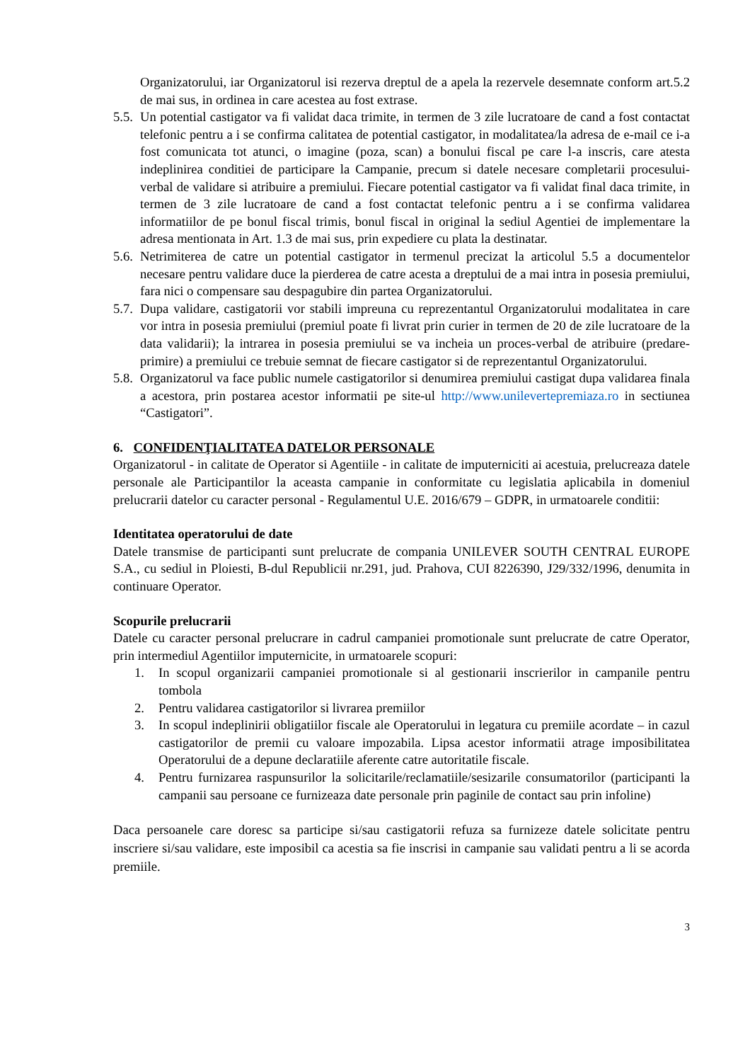Organizatorului, iar Organizatorul isi rezerva dreptul de a apela la rezervele desemnate conform art.5.2 de mai sus, in ordinea in care acestea au fost extrase.
5.5.
Un potential castigator va fi validat daca trimite, in termen de 3 zile lucratoare de cand a fost contactat telefonic pentru a i se confirma calitatea de potential castigator, in modalitatea/la adresa de e-mail ce i-a fost comunicata tot atunci, o imagine (poza, scan) a bonului fiscal pe care l-a inscris, care atesta indeplinirea conditiei de participare la Campanie, precum si datele necesare completarii procesului-verbal de validare si atribuire a premiului. Fiecare potential castigator va fi validat final daca trimite, in termen de 3 zile lucratoare de cand a fost contactat telefonic pentru a i se confirma validarea informatiilor de pe bonul fiscal trimis, bonul fiscal in original la sediul Agentiei de implementare la adresa mentionata in Art. 1.3 de mai sus, prin expediere cu plata la destinatar.
5.6.
Netrimiterea de catre un potential castigator in termenul precizat la articolul 5.5 a documentelor necesare pentru validare duce la pierderea de catre acesta a dreptului de a mai intra in posesia premiului, fara nici o compensare sau despagubire din partea Organizatorului.
5.7.
Dupa validare, castigatorii vor stabili impreuna cu reprezentantul Organizatorului modalitatea in care vor intra in posesia premiului (premiul poate fi livrat prin curier in termen de 20 de zile lucratoare de la data validarii); la intrarea in posesia premiului se va incheia un proces-verbal de atribuire (predare-primire) a premiului ce trebuie semnat de fiecare castigator si de reprezentantul Organizatorului.
5.8.
Organizatorul va face public numele castigatorilor si denumirea premiului castigat dupa validarea finala a acestora, prin postarea acestor informatii pe site-ul http://www.unilevertepremiaza.ro in sectiunea “Castigatori”.
6. CONFIDENŢIALITATEA DATELOR PERSONALE
Organizatorul - in calitate de Operator si Agentiile - in calitate de imputerniciti ai acestuia, prelucreaza datele personale ale Participantilor la aceasta campanie in conformitate cu legislatia aplicabila in domeniul prelucrarii datelor cu caracter personal - Regulamentul U.E. 2016/679 – GDPR, in urmatoarele conditii:
Identitatea operatorului de date
Datele transmise de participanti sunt prelucrate de compania UNILEVER SOUTH CENTRAL EUROPE S.A., cu sediul in Ploiesti, B-dul Republicii nr.291, jud. Prahova, CUI 8226390, J29/332/1996, denumita in continuare Operator.
Scopurile prelucrarii
Datele cu caracter personal prelucrare in cadrul campaniei promotionale sunt prelucrate de catre Operator, prin intermediul Agentiilor imputernicite, in urmatoarele scopuri:
1. In scopul organizarii campaniei promotionale si al gestionarii inscrierilor in campanile pentru tombola
2. Pentru validarea castigatorilor si livrarea premiilor
3. In scopul indeplinirii obligatiilor fiscale ale Operatorului in legatura cu premiile acordate – in cazul castigatorilor de premii cu valoare impozabila. Lipsa acestor informatii atrage imposibilitatea Operatorului de a depune declaratiile aferente catre autoritatile fiscale.
4. Pentru furnizarea raspunsurilor la solicitarile/reclamatiile/sesizarile consumatorilor (participanti la campanii sau persoane ce furnizeaza date personale prin paginile de contact sau prin infoline)
Daca persoanele care doresc sa participe si/sau castigatorii refuza sa furnizeze datele solicitate pentru inscriere si/sau validare, este imposibil ca acestia sa fie inscrisi in campanie sau validati pentru a li se acorda premiile.
3